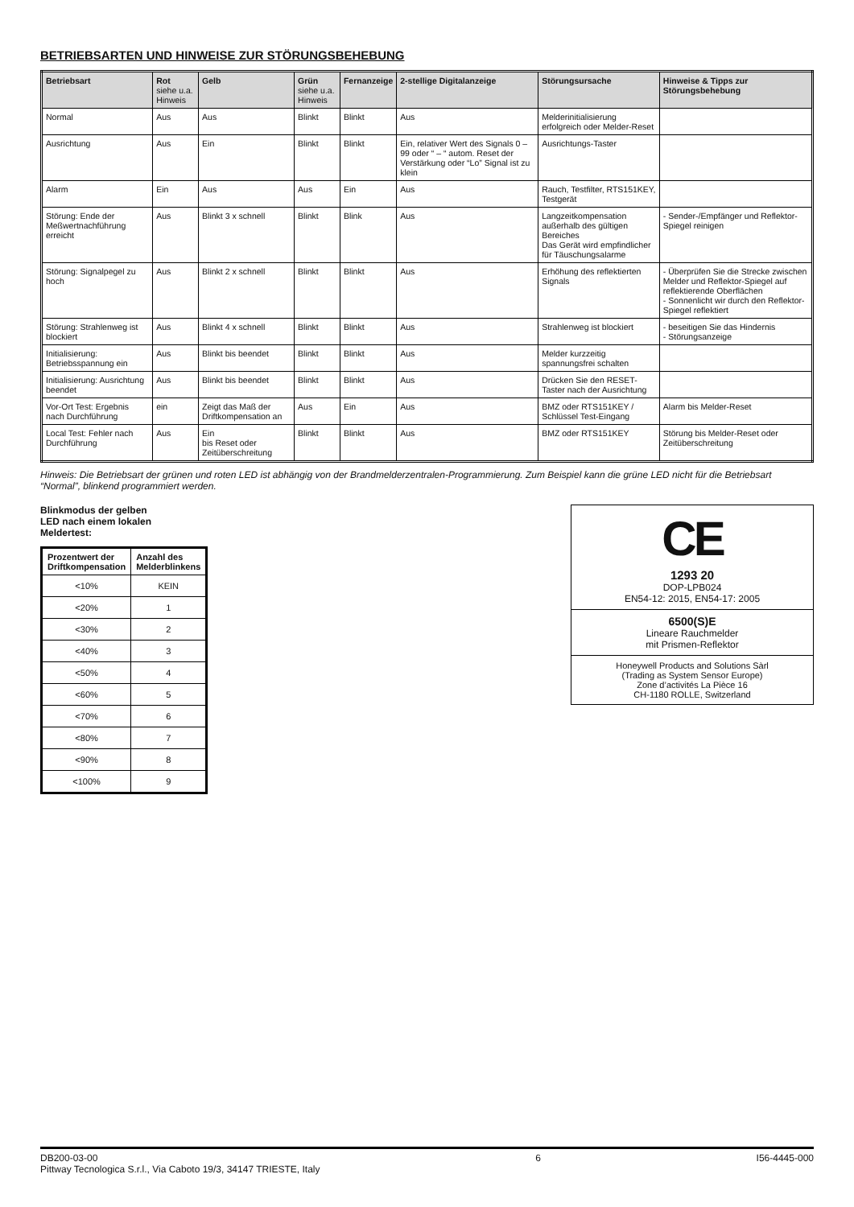BETRIEBSARTEN UND HINWEISE ZUR STÖRUNGSBEHEBUNG
| Betriebsart | Rot siehe u.a. Hinweis | Gelb | Grün siehe u.a. Hinweis | Fernanzeige | 2-stellige Digitalanzeige | Störungsursache | Hinweise & Tipps zur Störungsbehebung |
| --- | --- | --- | --- | --- | --- | --- | --- |
| Normal | Aus | Aus | Blinkt | Blinkt | Aus | Melderinitialisierung erfolgreich oder Melder-Reset | |
| Ausrichtung | Aus | Ein | Blinkt | Blinkt | Ein, relativer Wert des Signals 0 – 99 oder “ – “ autom. Reset der Verstärkung oder “Lo” Signal ist zu klein | Ausrichtungs-Taster | |
| Alarm | Ein | Aus | Aus | Ein | Aus | Rauch, Testfilter, RTS151KEY, Testgerät | |
| Störung: Ende der Meßwertnachführung erreicht | Aus | Blinkt 3 x schnell | Blinkt | Blink | Aus | Langzeitkompensation außerhalb des gültigen Bereiches Das Gerät wird empfindlicher für Täuschungsalarme | - Sender-/Empfänger und Reflektor-Spiegel reinigen |
| Störung: Signalpegel zu hoch | Aus | Blinkt 2 x schnell | Blinkt | Blinkt | Aus | Erhöhung des reflektierten Signals | - Überprüfen Sie die Strecke zwischen Melder und Reflektor-Spiegel auf reflektierende Oberflächen - Sonnenlicht wir durch den Reflektor-Spiegel reflektiert |
| Störung: Strahlenweg ist blockiert | Aus | Blinkt 4 x schnell | Blinkt | Blinkt | Aus | Strahlenweg ist blockiert | - beseitigen Sie das Hindernis - Störungsanzeige |
| Initialisierung: Betriebsspannung ein | Aus | Blinkt bis beendet | Blinkt | Blinkt | Aus | Melder kurzzeitig spannungsfrei schalten | |
| Initialisierung: Ausrichtung beendet | Aus | Blinkt bis beendet | Blinkt | Blinkt | Aus | Drücken Sie den RESET-Taster nach der Ausrichtung | |
| Vor-Ort Test: Ergebnis nach Durchführung | ein | Zeigt das Maß der Driftkompensation an | Aus | Ein | Aus | BMZ oder RTS151KEY / Schlüssel Test-Eingang | Alarm bis Melder-Reset |
| Local Test: Fehler nach Durchführung | Aus | Ein bis Reset oder Zeitüberschreitung | Blinkt | Blinkt | Aus | BMZ oder RTS151KEY | Störung bis Melder-Reset oder Zeitüberschreitung |
Hinweis: Die Betriebsart der grünen und roten LED ist abhängig von der Brandmelderzentralen-Programmierung. Zum Beispiel kann die grüne LED nicht für die Betriebsart “Normal”, blinkend programmiert werden.
Blinkmodus der gelben
LED nach einem lokalen
Meldertest:
| Prozentwert der Driftkompensation | Anzahl des Melderblinkens |
| --- | --- |
| <10% | KEIN |
| <20% | 1 |
| <30% | 2 |
| <40% | 3 |
| <50% | 4 |
| <60% | 5 |
| <70% | 6 |
| <80% | 7 |
| <90% | 8 |
| <100% | 9 |
CE
1293 20
DOP-LPB024
EN54-12: 2015, EN54-17: 2005
6500(S)E
Lineare Rauchmelder
mit Prismen-Reflektor
Honeywell Products and Solutions Sàrl
(Trading as System Sensor Europe)
Zone d’activités La Pièce 16
CH-1180 ROLLE, Switzerland
DB200-03-00
Pittway Tecnologica S.r.l., Via Caboto 19/3, 34147 TRIESTE, Italy
6 I56-4445-000